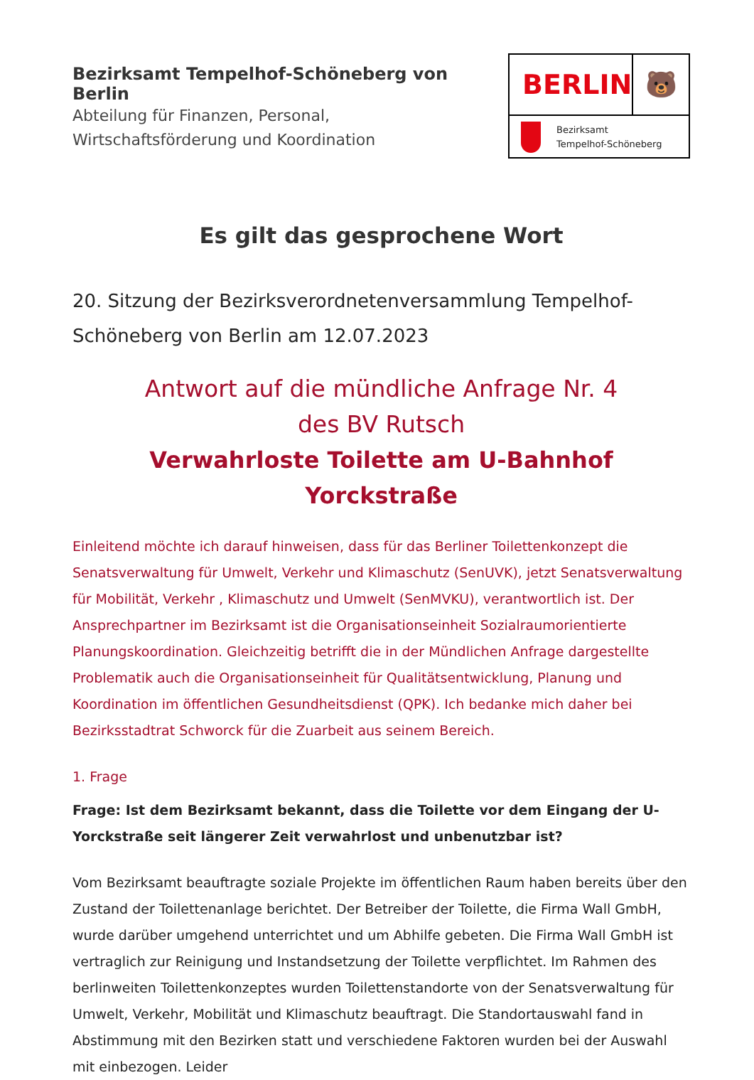Bezirksamt Tempelhof-Schöneberg von Berlin
Abteilung für Finanzen, Personal,
Wirtschaftsförderung und Koordination
BERLIN 🐻
Bezirksamt
Tempelhof-Schöneberg
Es gilt das gesprochene Wort
20. Sitzung der Bezirksverordnetenversammlung Tempelhof-Schöneberg von Berlin am 12.07.2023
Antwort auf die mündliche Anfrage Nr. 4
des BV Rutsch
Verwahrloste Toilette am U-Bahnhof Yorckstraße
Einleitend möchte ich darauf hinweisen, dass für das Berliner Toilettenkonzept die Senatsverwaltung für Umwelt, Verkehr und Klimaschutz (SenUVK), jetzt Senatsverwaltung für Mobilität, Verkehr , Klimaschutz und Umwelt (SenMVKU), verantwortlich ist. Der Ansprechpartner im Bezirksamt ist die Organisationseinheit Sozialraumorientierte Planungskoordination. Gleichzeitig betrifft die in der Mündlichen Anfrage dargestellte Problematik auch die Organisationseinheit für Qualitätsentwicklung, Planung und Koordination im öffentlichen Gesundheitsdienst (QPK). Ich bedanke mich daher bei Bezirksstadtrat Schworck für die Zuarbeit aus seinem Bereich.
1. Frage
Frage: Ist dem Bezirksamt bekannt, dass die Toilette vor dem Eingang der U- Yorckstraße seit längerer Zeit verwahrlost und unbenutzbar ist?
Vom Bezirksamt beauftragte soziale Projekte im öffentlichen Raum haben bereits über den Zustand der Toilettenanlage berichtet. Der Betreiber der Toilette, die Firma Wall GmbH, wurde darüber umgehend unterrichtet und um Abhilfe gebeten. Die Firma Wall GmbH ist vertraglich zur Reinigung und Instandsetzung der Toilette verpflichtet. Im Rahmen des berlinweiten Toilettenkonzeptes wurden Toilettenstandorte von der Senatsverwaltung für Umwelt, Verkehr, Mobilität und Klimaschutz beauftragt. Die Standortauswahl fand in Abstimmung mit den Bezirken statt und verschiedene Faktoren wurden bei der Auswahl mit einbezogen. Leider